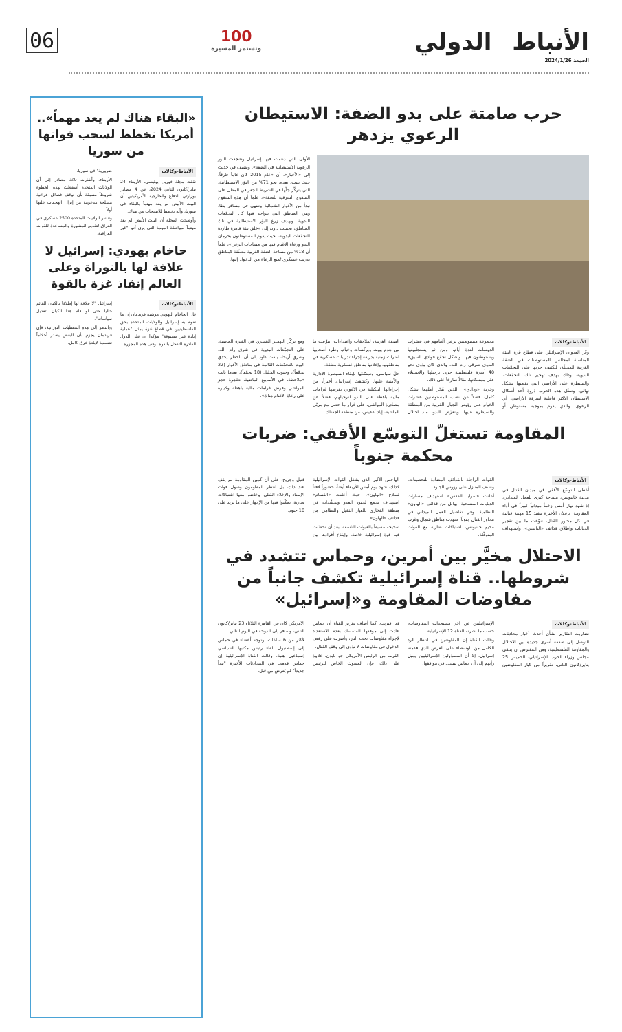الأنباط الدولي
الجمعة 2024/1/26
100
وتستمر المسيرة
06
حرب صامتة على بدو الضفة: الاستيطان الرعوي يزدهر
الأولى التي دعمت فيها إسرائيل وشجعت البؤر الرعوية الاستيطانية في الضفة». ويضيف في حديث إلى «الأخبار»، أن «عام 2015 كان عاماً فارقاً، حيث بنيت، بعده، نحو 71% من البؤر الاستيطانية، التي يتركّز جلّها في الشريط الجغرافي المطل على السفوح الشرقية للضفة»، علماً أن هذه السفوح تبدأ من الأغوار الشمالية وتنتهي في مسافر يطا، وهي المناطق التي تتواجد فيها كل التجمّعات البدوية. ويهدف زرع البؤر الاستيطانية في تلك المناطق، بحسب داود، إلى «خلق بيئة قاهرة طاردة للتجمّعات البدوية، بحيث يقوم المستوطنون بحرمان البدو ورعاة الأغنام فيها من مساحات الرعي»، علماً أن 18% من مساحة الضفة الغربية مصنّفة كمناطق تدريب عسكري يُمنع الرعاة من الدخول إليها.
الأنباط-وكالات
وفّر العدوان الإسرائيلي على قطاع غزة البيئة المناسبة لمجالس المستوطنات في الضفة الغربية المحتلّة، لتكثيف حربها على التجمّعات البدوية، وذلك بهدف تهجير تلك التجمّعات، والسيطرة على الأراضي التي تقطنها بشكل نهائي. وتمثّل هذه الحرب ذروة أحد أشكال الاستيطان الأكثر فاعلية لسرقة الأراضي، أي الرعوي، والذي يقوم بموجبه مستوطن أو مجموعة مستوطنين برعي أغنامهم في عشرات الدونمات لعدة أيام، ومن ثم يستجلبونها ويستوطنون فيها. ويشكل تجمّع «وادي السيق» البدوي شرقي رام الله، والذي كان يؤوي نحو 40 أسرة فلسطينية جرى ترحيلها والاستيلاء على ممتلكاتها، مثالاً صارخاً على ذلك.
وخربة «ودادي»، اللذين هُجّر أهلهما بشكل كامل، فضلاً عن نصب المستوطنين عشرات الخيام على رؤوس الجبال القريبة من المنطقة والسيطرة عليها. ويتعرّض البدو، منذ احتلال الضفة الغربية، لملاحقات واعتداءات، تنوّعت ما بين هدم بيوت وبركسات وخيام، وطرد أصحابها لفترات زمنية بذريعة إجراء تدريبات عسكرية في مناطقهم، وإعلانها مناطق عسكرية مغلقة.
حلّ سياسي، وتمسّكها بإبقاء السيطرة الإدارية والأمنية عليها. وكشفت إسرائيل، أخيراً، من إجراءاتها التنكيلية في الأغوار، بفرضها غرامات مالية باهظة على البدو لترحيلهم، فضلاً عن مصادرة المواشي، على غرار ما حصل مع مربّي الماشية، إياد أدعيس، من منطقة الجفتلك.
ومع تركّز التهجير القسري في الفترة الماضية، على التجمّعات البدوية في شرق رام الله، وشرق أريحا، يلفت داود إلى أن الخطر يحدق اليوم بالتجمّعات القائمة في مناطق الأغوار (22 تجمّعاً)، وجنوب الخليل (18 تجمّعاً)، بعدما باتت «ملاحظة، في الأسابيع الماضية، ظاهرة حجز المواشي وفرض غرامات مالية باهظة وكبيرة على رعاة الأغنام هناك».
المقاومة تستغلّ التوسّع الأفقي: ضربات محكمة جنوباً
الأنباط-وكالات
أعطى التوسّع الأفقي في ميدان القتال في مدينة خانيونس، مساحة كبرى للعمل الميداني، إذ شهد نهار أمس زخماً ميدانياً كبيراً في أداء المقاومة، بإعلان الأخيرة تنفيذ 15 مهمة قتالية في كل محاور القتال، تنوّعت ما بين تفجير الدبابات وإطلاق قذائف «الياسين»، واستهداف القوات الراجلة بالقذائف المضادة للتحصينات، ونسف المنازل على رؤوس الجنود.
أعلنت «سرايا القدس» استهداف مسارات الدبابات المنسحبة، بوابل من قذائف «الهاون» النظامية. وفي تفاصيل العمل الميداني في محاور القتال جنوباً، شهدت مناطق شمال وغرب مخيم خانيونس، اشتباكات ضارية مع القوات المتوغّلة.
الهاجس الأكبر الذي يشغل القوات الإسرائيلية كذلك، شهد يوم أمس الأربعاء أيضاً، حضوراً لافتاً لسلاح «الهاون»، حيث أعلنت «القسام» استهداف تجمع لجنود العدو وتحشّداته في منطقة الفخاري بالعيار الثقيل والنظامي من قذائف «الهاون».
تفخيخه مسبقاً بالعبوات الناسفة، بعد أن تحصّنت فيه قوة إسرائيلية خاصة، وإيقاع أفرادها بين قتيل وجريح. على أن كمين المقاومة لم يقف عند ذلك، بل انتظر المقاومون وصول قوات الإسناد والإخلاء القتلى، وخاضوا معها اشتباكات ضارية، تمكّنوا فيها من الإجهاز على ما يزيد على 10 جنود.
الاحتلال مخيَّر بين أمرين، وحماس تتشدد في شروطها.. قناة إسرائيلية تكشف جانباً من مفاوضات المقاومة و«إسرائيل»
الأنباط-وكالات
تضاربت التقارير بشأن أحدث أخبار محادثات التوصل إلى صفقة أسرى جديدة بين الاحتلال والمقاومة الفلسطينية، ومن المفترض أن يتلقى مجلس وزراء الحرب الإسرائيلي، الخميس 25 يناير/كانون الثاني، تقريراً من كبار المفاوضين الإسرائيليين عن آخر مستجدات المفاوضات، حسب ما نشرته القناة 12 الإسرائيلية.
وقالت القناة إن المفاوضين في انتظار الرد الكامل من الوسطاء على العرض الذي قدمته إسرائيل، إلا أن المسؤولين الإسرائيليين يميل رأيهم إلى أن حماس تتشدد في مواقفها.
قد اقتربت. كما أضاف تقرير القناة أن حماس عادت إلى موقفها المتمسك بعدم الاستعداد لإجراء مفاوضات تحت النار، وأصرت على رفض الدخول في مفاوضات لا تؤدي إلى وقف القتال.
القرب من الرئيس الأمريكي جو بايدن. علاوة على ذلك، فإن المبعوث الخاص للرئيس الأمريكي كان في القاهرة الثلاثاء 23 يناير/كانون الثاني، وسافر إلى الدوحة في اليوم التالي.
لأكثر من 6 ساعات. وتوجه أعضاء في حماس إلى إسطنبول للقاء رئيس مكتبها السياسي إسماعيل هنية. وقالت القناة الإسرائيلية إن حماس قدمت في المحادثات الأخيرة "بنداً جديداً" لم يُعرض من قبل.
«البقاء هناك لم يعد مهماً».. أمريكا تخطط لسحب قواتها من سوريا
الأنباط-وكالات
نقلت مجلة فورين بوليسي، الأربعاء 24 يناير/كانون الثاني 2024، عن 4 مصادر بوزارتي الدفاع والخارجية الأمريكيتين أن البيت الأبيض لم يعد مهتماً بالبقاء في سوريا، وأنه يخطط للانسحاب من هناك.
وأوضحت المجلة أن البيت الأبيض لم يعد مهتماً بمواصلة المهمة التي يرى أنها "غير ضرورية" في سوريا.
الأربعاء. وأشارت ثلاثة مصادر إلى أن الولايات المتحدة أسقطت بهذه الخطوة شروطاً مسبقة بأن توقف فصائل عراقية مسلحة مدعومة من إيران الهجمات عليها أولاً.
وتنشر الولايات المتحدة 2500 عسكري في العراق لتقديم المشورة والمساعدة للقوات العراقية.
حاخام يهودي: إسرائيل لا علاقة لها بالتوراة وعلى العالم إنقاذ غزة بالقوة
الأنباط-وكالات
قال الحاخام اليهودي موشيه فريدمان إن ما تقوم به إسرائيل والولايات المتحدة بحق الفلسطينيين في قطاع غزة يمثل "عملية إبادة غير مسبوقة" مؤكداً أن على الدول القادرة التدخل بالقوة لوقف هذه المجزرة.
إسرائيل "لا علاقة لها إطلاقاً بالكيان القائم حاليا حتى لو قام هذا الكيان بتعديل سياساته".
وبالنظر إلى هذه المعطيات التوراتية، فإن فريدمان يجزم بأن البعض يصدر أحكاماً تعسفية لإبادة عرق كامل.